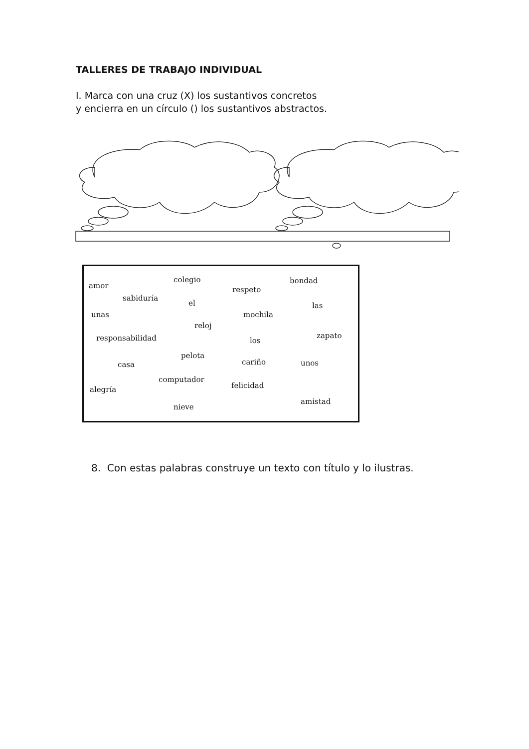TALLERES DE TRABAJO INDIVIDUAL
I. Marca con una cruz (X) los sustantivos concretos
y encierra en un círculo () los sustantivos abstractos.
amor
colegio
respeto
bondad
sabiduría
el las
unas mochila
reloj
responsabilidad los
zapato
pelota
casa cariño unos
computador
felicidad alegría
amistad
nieve
8. Con estas palabras construye un texto con título y lo ilustras.